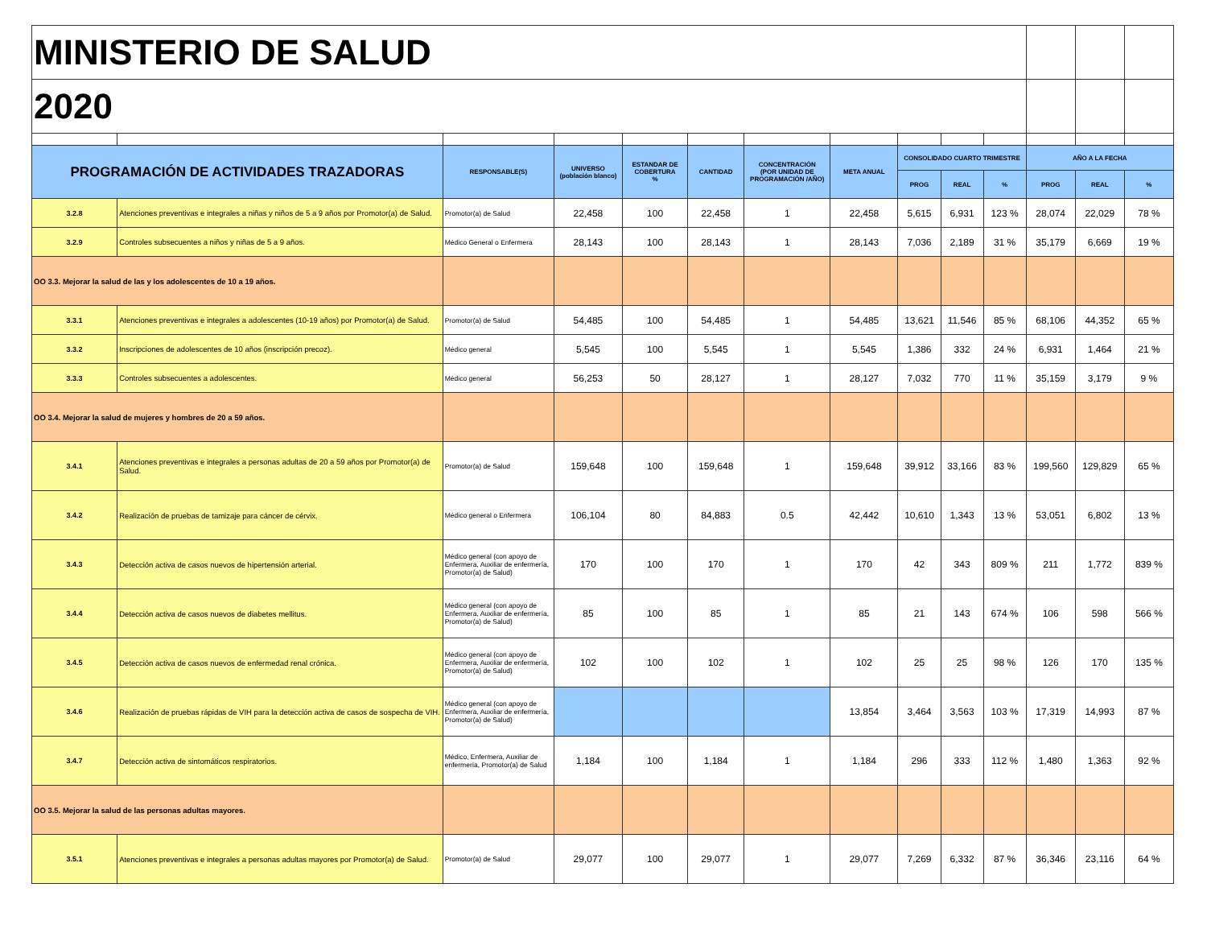| MINISTERIO DE SALUD | | | | | | | | | | | | | |
| 2020 | | | | | | | | | | | | | |
| PROGRAMACIÓN DE ACTIVIDADES TRAZADORAS | | RESPONSABLE(S) | UNIVERSO (población blanco) | ESTANDAR DE COBERTURA % | CANTIDAD | CONCENTRACIÓN (POR UNIDAD DE PROGRAMACIÓN /AÑO) | META ANUAL | CONSOLIDADO CUARTO TRIMESTRE | | | AÑO A LA FECHA | | |
| | | | | | | | | PROG | REAL | % | PROG | REAL | % |
| 3.2.8 | Atenciones preventivas e integrales a niñas y niños de 5 a 9 años por Promotor(a) de Salud. | Promotor(a) de Salud | 22,458 | 100 | 22,458 | 1 | 22,458 | 5,615 | 6,931 | 123 % | 28,074 | 22,029 | 78 % |
| 3.2.9 | Controles subsecuentes a niños y niñas de 5 a 9 años. | Médico General o Enfermera | 28,143 | 100 | 28,143 | 1 | 28,143 | 7,036 | 2,189 | 31 % | 35,179 | 6,669 | 19 % |
| OO 3.3. Mejorar la salud de las y los adolescentes de 10 a 19 años. | | | | | | | | | | | | | |
| 3.3.1 | Atenciones preventivas e integrales a adolescentes (10-19 años) por Promotor(a) de Salud. | Promotor(a) de Salud | 54,485 | 100 | 54,485 | 1 | 54,485 | 13,621 | 11,546 | 85 % | 68,106 | 44,352 | 65 % |
| 3.3.2 | Inscripciones de adolescentes de 10 años (inscripción precoz). | Médico general | 5,545 | 100 | 5,545 | 1 | 5,545 | 1,386 | 332 | 24 % | 6,931 | 1,464 | 21 % |
| 3.3.3 | Controles subsecuentes a adolescentes. | Médico general | 56,253 | 50 | 28,127 | 1 | 28,127 | 7,032 | 770 | 11 % | 35,159 | 3,179 | 9 % |
| OO 3.4. Mejorar la salud de mujeres y hombres de 20 a 59 años. | | | | | | | | | | | | | |
| 3.4.1 | Atenciones preventivas e integrales a personas adultas de 20 a 59 años por Promotor(a) de Salud. | Promotor(a) de Salud | 159,648 | 100 | 159,648 | 1 | 159,648 | 39,912 | 33,166 | 83 % | 199,560 | 129,829 | 65 % |
| 3.4.2 | Realización de pruebas de tamizaje para cáncer de cérvix. | Médico general o Enfermera | 106,104 | 80 | 84,883 | 0.5 | 42,442 | 10,610 | 1,343 | 13 % | 53,051 | 6,802 | 13 % |
| 3.4.3 | Detección activa de casos nuevos de hipertensión arterial. | Médico general (con apoyo de Enfermera, Auxiliar de enfermería, Promotor(a) de Salud) | 170 | 100 | 170 | 1 | 170 | 42 | 343 | 809 % | 211 | 1,772 | 839 % |
| 3.4.4 | Detección activa de casos nuevos de diabetes mellitus. | Médico general (con apoyo de Enfermera, Auxiliar de enfermería, Promotor(a) de Salud) | 85 | 100 | 85 | 1 | 85 | 21 | 143 | 674 % | 106 | 598 | 566 % |
| 3.4.5 | Detección activa de casos nuevos de enfermedad renal crónica. | Médico general (con apoyo de Enfermera, Auxiliar de enfermería, Promotor(a) de Salud) | 102 | 100 | 102 | 1 | 102 | 25 | 25 | 98 % | 126 | 170 | 135 % |
| 3.4.6 | Realización de pruebas rápidas de VIH para la detección activa de casos de sospecha de VIH. | Médico general (con apoyo de Enfermera, Auxiliar de enfermería, Promotor(a) de Salud) | | | | | 13,854 | 3,464 | 3,563 | 103 % | 17,319 | 14,993 | 87 % |
| 3.4.7 | Detección activa de sintomáticos respiratorios. | Médico, Enfermera, Auxiliar de enfermería, Promotor(a) de Salud | 1,184 | 100 | 1,184 | 1 | 1,184 | 296 | 333 | 112 % | 1,480 | 1,363 | 92 % |
| OO 3.5. Mejorar la salud de las personas adultas mayores. | | | | | | | | | | | | | |
| 3.5.1 | Atenciones preventivas e integrales a personas adultas mayores por Promotor(a) de Salud. | Promotor(a) de Salud | 29,077 | 100 | 29,077 | 1 | 29,077 | 7,269 | 6,332 | 87 % | 36,346 | 23,116 | 64 % |